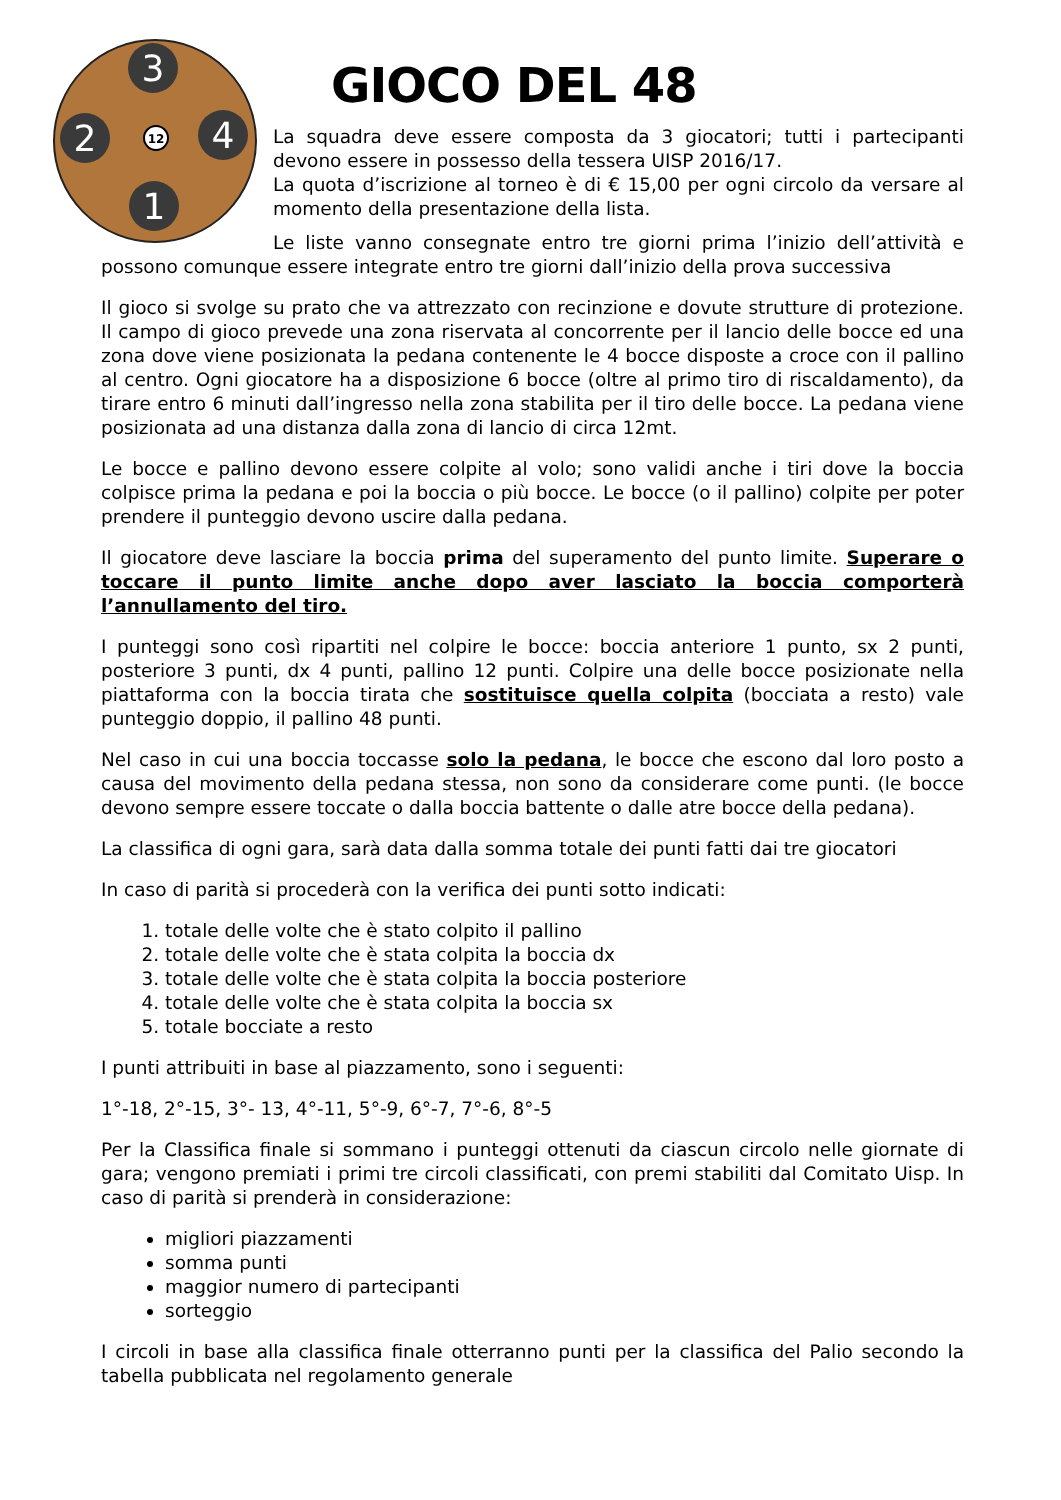3
2
4
1
12
GIOCO DEL 48
La squadra deve essere composta da 3 giocatori; tutti i partecipanti devono essere in possesso della tessera UISP 2016/17.
La quota d’iscrizione al torneo è di € 15,00 per ogni circolo da versare al momento della presentazione della lista.
Le liste vanno consegnate entro tre giorni prima l’inizio dell’attività e possono comunque essere integrate entro tre giorni dall’inizio della prova successiva
Il gioco si svolge su prato che va attrezzato con recinzione e dovute strutture di protezione. Il campo di gioco prevede una zona riservata al concorrente per il lancio delle bocce ed una zona dove viene posizionata la pedana contenente le 4 bocce disposte a croce con il pallino al centro. Ogni giocatore ha a disposizione 6 bocce (oltre al primo tiro di riscaldamento), da tirare entro 6 minuti dall’ingresso nella zona stabilita per il tiro delle bocce. La pedana viene posizionata ad una distanza dalla zona di lancio di circa 12mt.
Le bocce e pallino devono essere colpite al volo; sono validi anche i tiri dove la boccia colpisce prima la pedana e poi la boccia o più bocce. Le bocce (o il pallino) colpite per poter prendere il punteggio devono uscire dalla pedana.
Il giocatore deve lasciare la boccia prima del superamento del punto limite. Superare o toccare il punto limite anche dopo aver lasciato la boccia comporterà l’annullamento del tiro.
I punteggi sono così ripartiti nel colpire le bocce: boccia anteriore 1 punto, sx 2 punti, posteriore 3 punti, dx 4 punti, pallino 12 punti. Colpire una delle bocce posizionate nella piattaforma con la boccia tirata che sostituisce quella colpita (bocciata a resto) vale punteggio doppio, il pallino 48 punti.
Nel caso in cui una boccia toccasse solo la pedana, le bocce che escono dal loro posto a causa del movimento della pedana stessa, non sono da considerare come punti. (le bocce devono sempre essere toccate o dalla boccia battente o dalle atre bocce della pedana).
La classifica di ogni gara, sarà data dalla somma totale dei punti fatti dai tre giocatori
In caso di parità si procederà con la verifica dei punti sotto indicati:
1. totale delle volte che è stato colpito il pallino
2. totale delle volte che è stata colpita la boccia dx
3. totale delle volte che è stata colpita la boccia posteriore
4. totale delle volte che è stata colpita la boccia sx
5. totale bocciate a resto
I punti attribuiti in base al piazzamento, sono i seguenti:
1°-18, 2°-15, 3°- 13, 4°-11, 5°-9, 6°-7, 7°-6, 8°-5
Per la Classifica finale si sommano i punteggi ottenuti da ciascun circolo nelle giornate di gara; vengono premiati i primi tre circoli classificati, con premi stabiliti dal Comitato Uisp. In caso di parità si prenderà in considerazione:
migliori piazzamenti
somma punti
maggior numero di partecipanti
sorteggio
I circoli in base alla classifica finale otterranno punti per la classifica del Palio secondo la tabella pubblicata nel regolamento generale